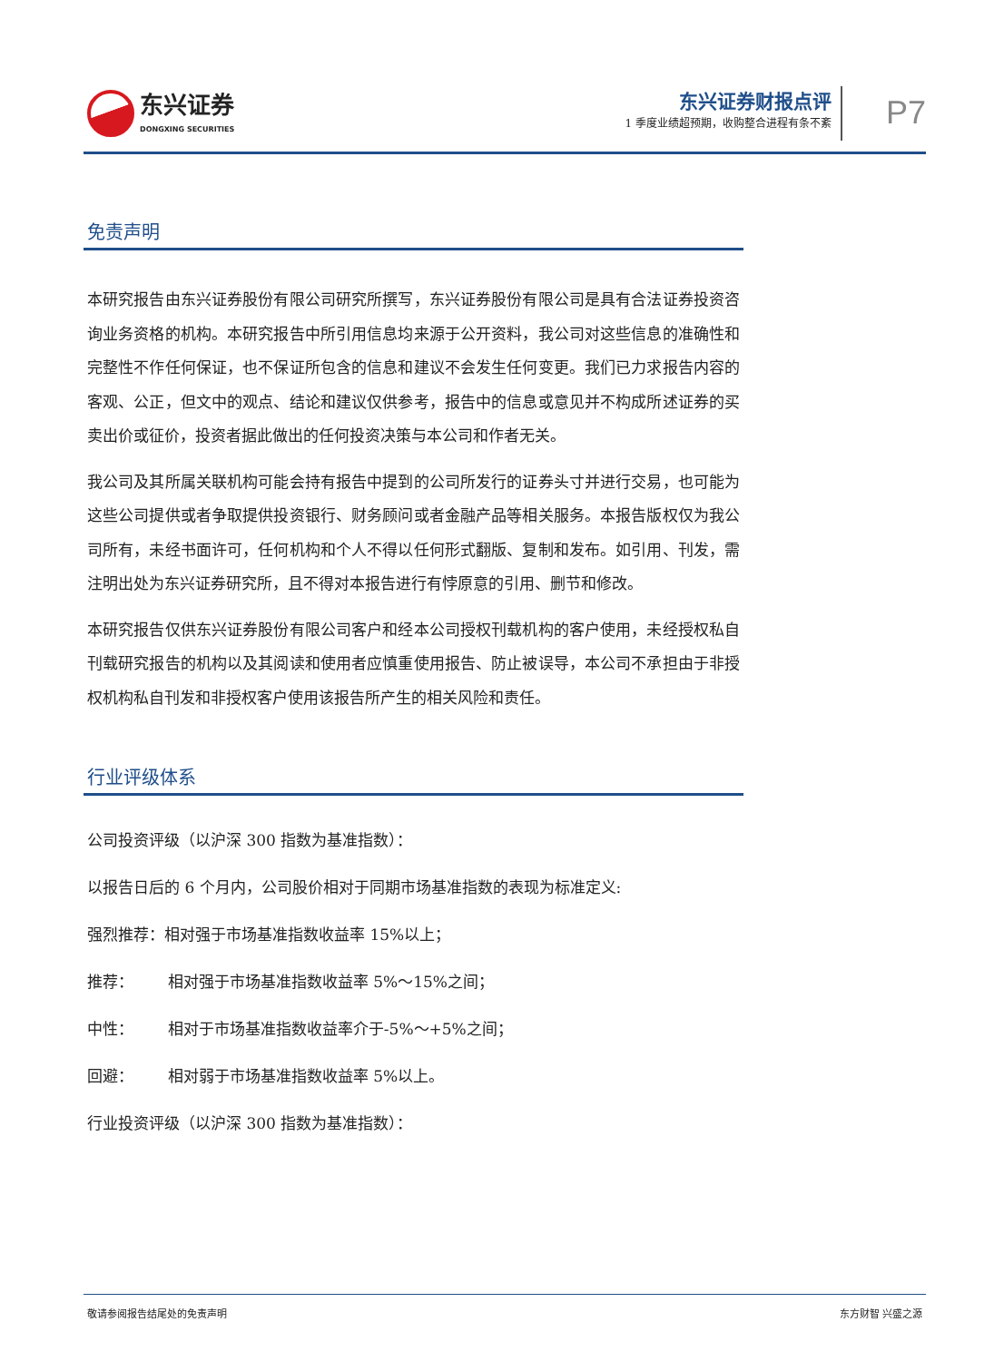东兴证券
DONGXING SECURITIES
东兴证券财报点评
1 季度业绩超预期，收购整合进程有条不紊
P7
免责声明
本研究报告由东兴证券股份有限公司研究所撰写，东兴证券股份有限公司是具有合法证券投资咨询业务资格的机构。本研究报告中所引用信息均来源于公开资料，我公司对这些信息的准确性和完整性不作任何保证，也不保证所包含的信息和建议不会发生任何变更。我们已力求报告内容的客观、公正，但文中的观点、结论和建议仅供参考，报告中的信息或意见并不构成所述证券的买卖出价或征价，投资者据此做出的任何投资决策与本公司和作者无关。
我公司及其所属关联机构可能会持有报告中提到的公司所发行的证券头寸并进行交易，也可能为这些公司提供或者争取提供投资银行、财务顾问或者金融产品等相关服务。本报告版权仅为我公司所有，未经书面许可，任何机构和个人不得以任何形式翻版、复制和发布。如引用、刊发，需注明出处为东兴证券研究所，且不得对本报告进行有悖原意的引用、删节和修改。
本研究报告仅供东兴证券股份有限公司客户和经本公司授权刊载机构的客户使用，未经授权私自刊载研究报告的机构以及其阅读和使用者应慎重使用报告、防止被误导，本公司不承担由于非授权机构私自刊发和非授权客户使用该报告所产生的相关风险和责任。
行业评级体系
公司投资评级（以沪深 300 指数为基准指数）：
以报告日后的 6 个月内，公司股价相对于同期市场基准指数的表现为标准定义:
强烈推荐：相对强于市场基准指数收益率 15%以上；
推荐： 相对强于市场基准指数收益率 5%～15%之间；
中性： 相对于市场基准指数收益率介于-5%～+5%之间；
回避： 相对弱于市场基准指数收益率 5%以上。
行业投资评级（以沪深 300 指数为基准指数）：
敬请参阅报告结尾处的免责声明 东方财智 兴盛之源